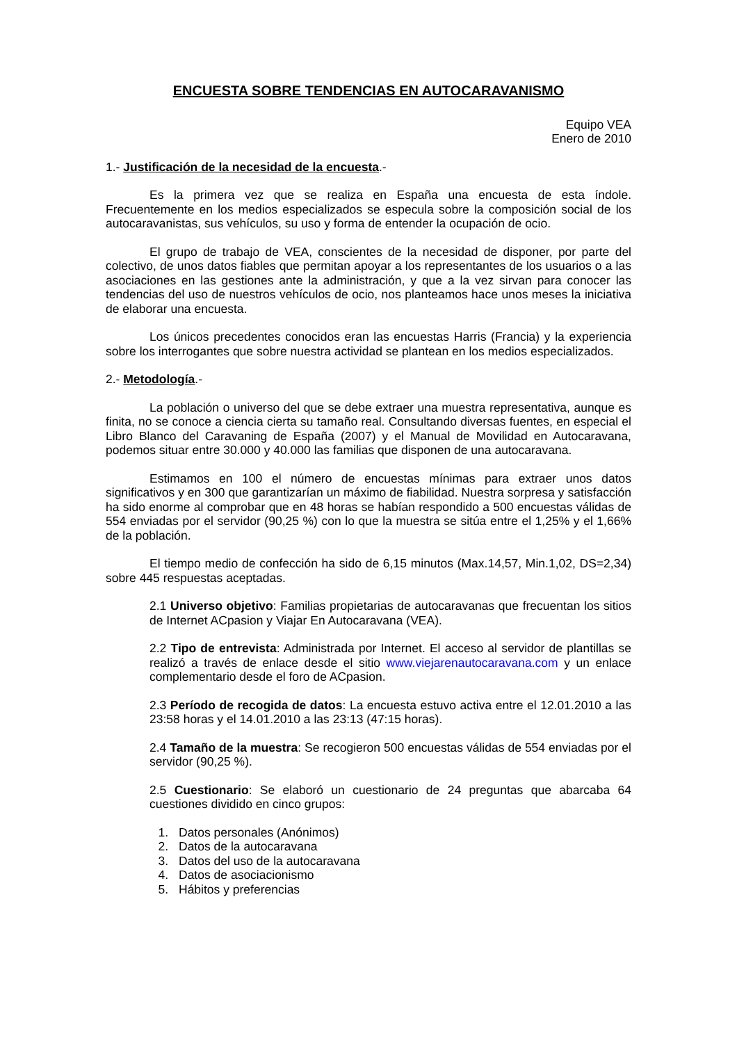ENCUESTA SOBRE TENDENCIAS EN AUTOCARAVANISMO
Equipo VEA
Enero de 2010
1.- Justificación de la necesidad de la encuesta.-
Es la primera vez que se realiza en España una encuesta de esta índole. Frecuentemente en los medios especializados se especula sobre la composición social de los autocaravanistas, sus vehículos, su uso y forma de entender la ocupación de ocio.
El grupo de trabajo de VEA, conscientes de la necesidad de disponer, por parte del colectivo, de unos datos fiables que permitan apoyar a los representantes de los usuarios o a las asociaciones en las gestiones ante la administración, y que a la vez sirvan para conocer las tendencias del uso de nuestros vehículos de ocio, nos planteamos hace unos meses la iniciativa de elaborar una encuesta.
Los únicos precedentes conocidos eran las encuestas Harris (Francia) y la experiencia sobre los interrogantes que sobre nuestra actividad se plantean en los medios especializados.
2.- Metodología.-
La población o universo del que se debe extraer una muestra representativa, aunque es finita, no se conoce a ciencia cierta su tamaño real. Consultando diversas fuentes, en especial el Libro Blanco del Caravaning de España (2007) y el Manual de Movilidad en Autocaravana, podemos situar entre 30.000 y 40.000 las familias que disponen de una autocaravana.
Estimamos en 100 el número de encuestas mínimas para extraer unos datos significativos y en 300 que garantizarían un máximo de fiabilidad. Nuestra sorpresa y satisfacción ha sido enorme al comprobar que en 48 horas se habían respondido a 500 encuestas válidas de 554 enviadas por el servidor (90,25 %) con lo que la muestra se sitúa entre el 1,25% y el 1,66% de la población.
El tiempo medio de confección ha sido de 6,15 minutos (Max.14,57, Min.1,02, DS=2,34) sobre 445 respuestas aceptadas.
2.1 Universo objetivo: Familias propietarias de autocaravanas que frecuentan los sitios de Internet ACpasion y Viajar En Autocaravana (VEA).
2.2 Tipo de entrevista: Administrada por Internet. El acceso al servidor de plantillas se realizó a través de enlace desde el sitio www.viejarenautocaravana.com y un enlace complementario desde el foro de ACpasion.
2.3 Período de recogida de datos: La encuesta estuvo activa entre el 12.01.2010 a las 23:58 horas y el 14.01.2010 a las 23:13 (47:15 horas).
2.4 Tamaño de la muestra: Se recogieron 500 encuestas válidas de 554 enviadas por el servidor (90,25 %).
2.5 Cuestionario: Se elaboró un cuestionario de 24 preguntas que abarcaba 64 cuestiones dividido en cinco grupos:
1. Datos personales (Anónimos)
2. Datos de la autocaravana
3. Datos del uso de la autocaravana
4. Datos de asociacionismo
5. Hábitos y preferencias